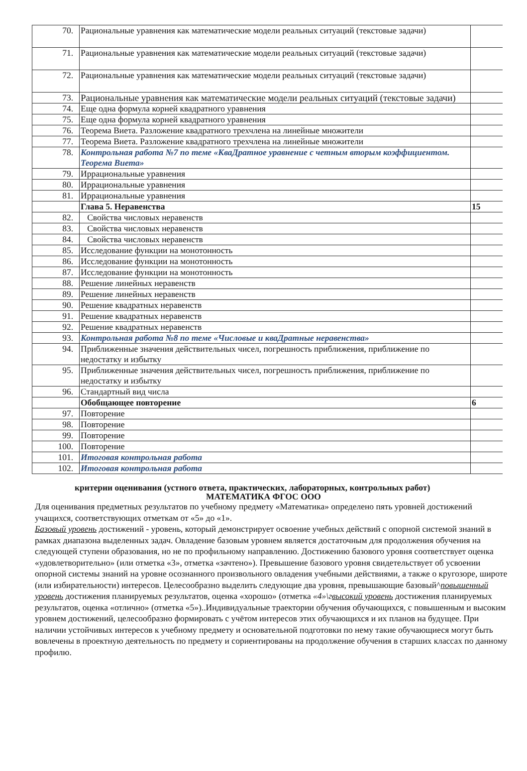| 70. | Рациональные уравнения как математические модели реальных ситуаций (текстовые задачи) | |
| 71. | Рациональные уравнения как математические модели реальных ситуаций (текстовые задачи) | |
| 72. | Рациональные уравнения как математические модели реальных ситуаций (текстовые задачи) | |
| 73. | Рациональные уравнения как математические модели реальных ситуаций (текстовые задачи) | |
| 74. | Еще одна формула корней квадратного уравнения | |
| 75. | Еще одна формула корней квадратного уравнения | |
| 76. | Теорема Виета. Разложение квадратного трехчлена на линейные множители | |
| 77. | Теорема Виета. Разложение квадратного трехчлена на линейные множители | |
| 78. | Контрольная работа №7 по теме «КваДратное уравнение с четным вторым коэффициентом. Теорема Виета» | |
| 79. | Иррациональные уравнения | |
| 80. | Иррациональные уравнения | |
| 81. | Иррациональные уравнения | |
| | Глава 5. Неравенства | 15 |
| 82. | Свойства числовых неравенств | |
| 83. | Свойства числовых неравенств | |
| 84. | Свойства числовых неравенств | |
| 85. | Исследование функции на монотонность | |
| 86. | Исследование функции на монотонность | |
| 87. | Исследование функции на монотонность | |
| 88. | Решение линейных неравенств | |
| 89. | Решение линейных неравенств | |
| 90. | Решение квадратных неравенств | |
| 91. | Решение квадратных неравенств | |
| 92. | Решение квадратных неравенств | |
| 93. | Контрольная работа №8 по теме «Числовые и кваДратные неравенства» | |
| 94. | Приближенные значения действительных чисел, погрешность приближения, приближение по недостатку и избытку | |
| 95. | Приближенные значения действительных чисел, погрешность приближения, приближение по недостатку и избытку | |
| 96. | Стандартный вид числа | |
| | Обобщающее повторение | 6 |
| 97. | Повторение | |
| 98. | Повторение | |
| 99. | Повторение | |
| 100. | Повторение | |
| 101. | Итоговая контрольная работа | |
| 102. | Итоговая контрольная работа | |
критерии оценивания (устного ответа, практических, лабораторных, контрольных работ)
МАТЕМАТИКА ФГОС ООО
Для оценивания предметных результатов по учебному предмету «Математика» определено пять уровней достижений учащихся, соответствующих отметкам от «5» до «1».
Базовый уровень достижений - уровень, который демонстрирует освоение учебных действий с опорной системой знаний в рамках диапазона выделенных задач. Овладение базовым уровнем является достаточным для продолжения обучения на следующей ступени образования, но не по профильному направлению. Достижению базового уровня соответствует оценка «удовлетворительно» (или отметка «3», отметка «зачтено»). Превышение базового уровня свидетельствует об усвоении опорной системы знаний на уровне осознанного произвольного овладения учебными действиями, а также о кругозоре, широте (или избирательности) интересов. Целесообразно выделить следующие два уровня, превышающие базовый^повышенный уровень достижения планируемых результатов, оценка «хорошо» (отметка «4»\г высокий уровень достижения планируемых результатов, оценка «отлично» (отметка «5»)..Индивидуальные траектории обучения обучающихся, с повышенным и высоким уровнем достижений, целесообразно формировать с учётом интересов этих обучающихся и их планов на будущее. При наличии устойчивых интересов к учебному предмету и основательной подготовки по нему такие обучающиеся могут быть вовлечены в проектную деятельность по предмету и сориентированы на продолжение обучения в старших классах по данному профилю.